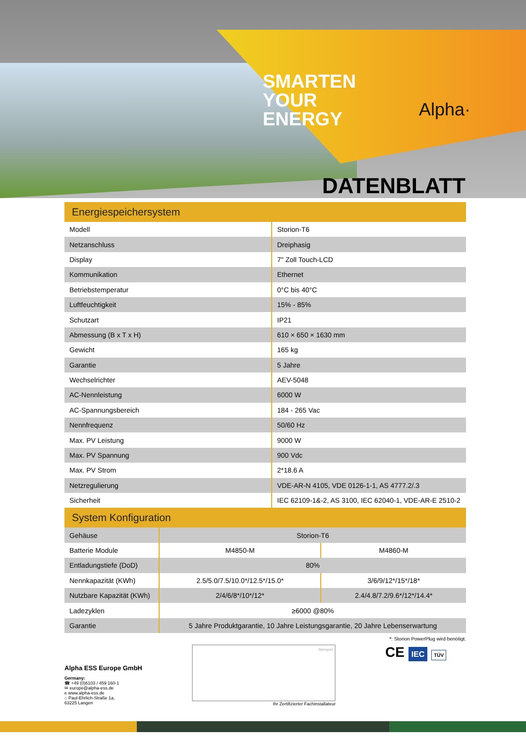SMARTEN
YOUR
ENERGY
Alpha·
DATENBLATT
Energiespeichersystem
| Modell | Storion-T6 |
| Netzanschluss | Dreiphasig |
| Display | 7" Zoll Touch-LCD |
| Kommunikation | Ethernet |
| Betriebstemperatur | 0°C bis 40°C |
| Luftfeuchtigkeit | 15% - 85% |
| Schutzart | IP21 |
| Abmessung (B x T x H) | 610 × 650 × 1630 mm |
| Gewicht | 165 kg |
| Garantie | 5 Jahre |
| Wechselrichter | AEV-5048 |
| AC-Nennleistung | 6000 W |
| AC-Spannungsbereich | 184 - 265 Vac |
| Nennfrequenz | 50/60 Hz |
| Max. PV Leistung | 9000 W |
| Max. PV Spannung | 900 Vdc |
| Max. PV Strom | 2*18.6 A |
| Netzregulierung | VDE-AR-N 4105, VDE 0126-1-1, AS 4777.2/.3 |
| Sicherheit | IEC 62109-1&-2, AS 3100, IEC 62040-1, VDE-AR-E 2510-2 |
System Konfiguration
| Gehäuse | Storion-T6 | |
| Batterie Module | M4850-M | M4860-M |
| Entladungstiefe (DoD) | 80% | |
| Nennkapazität (KWh) | 2.5/5.0/7.5/10.0*/12.5*/15.0* | 3/6/9/12*/15*/18* |
| Nutzbare Kapazität (KWh) | 2/4/6/8*/10*/12* | 2.4/4.8/7.2/9.6*/12*/14.4* |
| Ladezyklen | ≥6000 @80% | |
| Garantie | 5 Jahre Produktgarantie, 10 Jahre Leistungsgarantie, 20 Jahre Lebenserwartung | |
*: Storion PowerPlug wird benötigt.
Alpha ESS Europe GmbH
Germany:
☎ +49 (0)6103 / 459 160-1
✉ europe@alpha-ess.de
e www.alpha-ess.de
⌂ Paul-Ehrlich-Straße 1a,
63225 Langen
Stempel
Ihr Zertifizierter Fachinstallateur
CE IEC TÜV